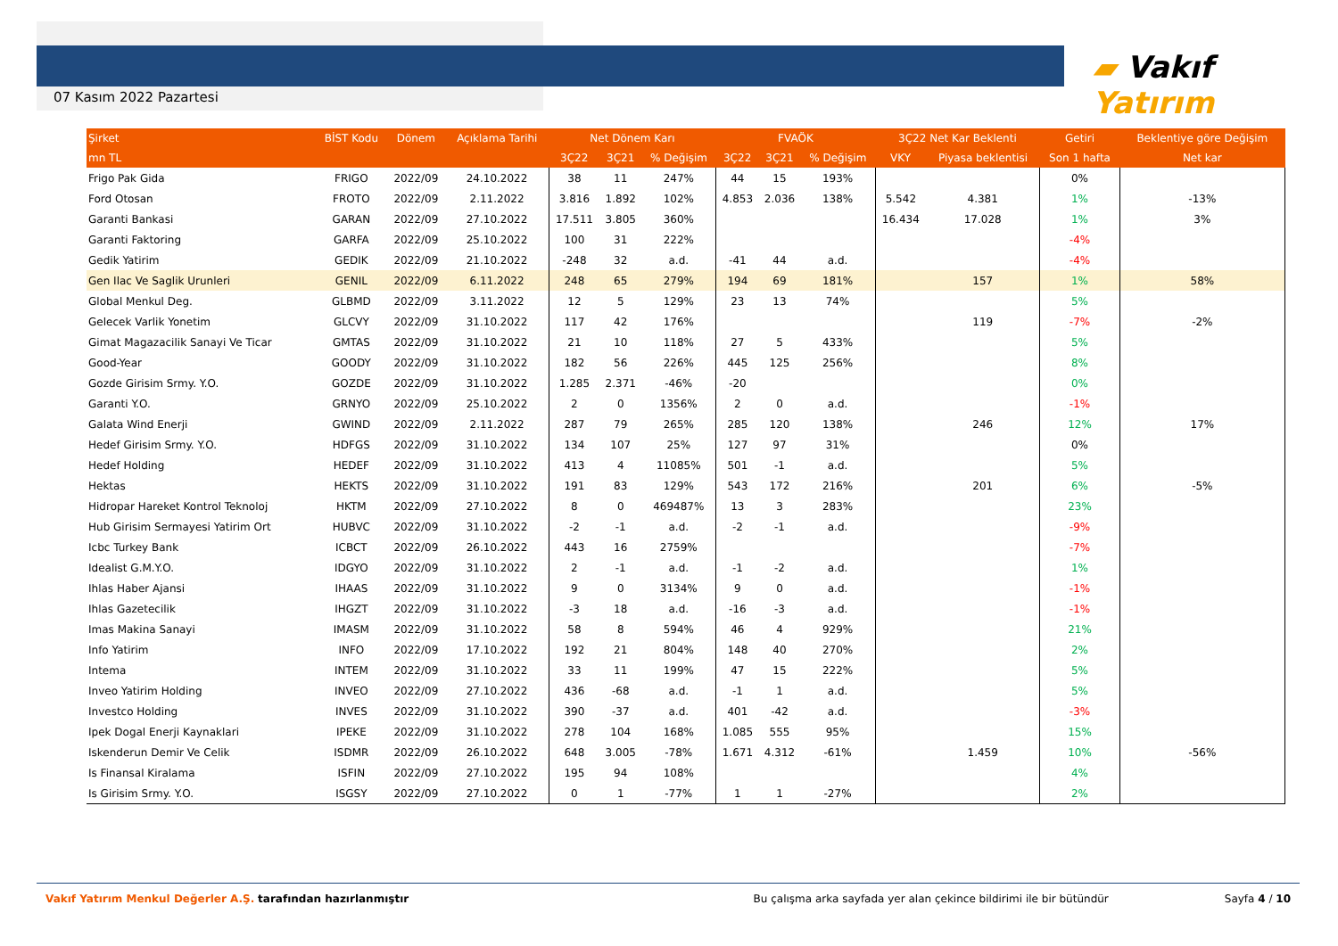07 Kasım 2022 Pazartesi
▰ Vakıf Yatırım
| Şirket | BİST Kodu | Dönem | Açıklama Tarihi | Net Dönem Karı | | | FVAÖK | | | 3Ç22 Net Kar Beklenti | | Getiri | Beklentiye göre Değişim |
| --- | --- | --- | --- | --- | --- | --- | --- | --- | --- | --- | --- | --- | --- |
| mn TL | | | | 3Ç22 | 3Ç21 | % Değişim | 3Ç22 | 3Ç21 | % Değişim | VKY | Piyasa beklentisi | Son 1 hafta | Net kar |
| Frigo Pak Gida | FRIGO | 2022/09 | 24.10.2022 | 38 | 11 | 247% | 44 | 15 | 193% | | | 0% | |
| Ford Otosan | FROTO | 2022/09 | 2.11.2022 | 3.816 | 1.892 | 102% | 4.853 | 2.036 | 138% | 5.542 | 4.381 | 1% | -13% |
| Garanti Bankasi | GARAN | 2022/09 | 27.10.2022 | 17.511 | 3.805 | 360% | | | | 16.434 | 17.028 | 1% | 3% |
| Garanti Faktoring | GARFA | 2022/09 | 25.10.2022 | 100 | 31 | 222% | | | | | | -4% | |
| Gedik Yatirim | GEDIK | 2022/09 | 21.10.2022 | -248 | 32 | a.d. | -41 | 44 | a.d. | | | -4% | |
| Gen Ilac Ve Saglik Urunleri | GENIL | 2022/09 | 6.11.2022 | 248 | 65 | 279% | 194 | 69 | 181% | | 157 | 1% | 58% |
| Global Menkul Deg. | GLBMD | 2022/09 | 3.11.2022 | 12 | 5 | 129% | 23 | 13 | 74% | | | 5% | |
| Gelecek Varlik Yonetim | GLCVY | 2022/09 | 31.10.2022 | 117 | 42 | 176% | | | | | 119 | -7% | -2% |
| Gimat Magazacilik Sanayi Ve Ticar | GMTAS | 2022/09 | 31.10.2022 | 21 | 10 | 118% | 27 | 5 | 433% | | | 5% | |
| Good-Year | GOODY | 2022/09 | 31.10.2022 | 182 | 56 | 226% | 445 | 125 | 256% | | | 8% | |
| Gozde Girisim Srmy. Y.O. | GOZDE | 2022/09 | 31.10.2022 | 1.285 | 2.371 | -46% | -20 | | | | | 0% | |
| Garanti Y.O. | GRNYO | 2022/09 | 25.10.2022 | 2 | 0 | 1356% | 2 | 0 | a.d. | | | -1% | |
| Galata Wind Enerji | GWIND | 2022/09 | 2.11.2022 | 287 | 79 | 265% | 285 | 120 | 138% | | 246 | 12% | 17% |
| Hedef Girisim Srmy. Y.O. | HDFGS | 2022/09 | 31.10.2022 | 134 | 107 | 25% | 127 | 97 | 31% | | | 0% | |
| Hedef Holding | HEDEF | 2022/09 | 31.10.2022 | 413 | 4 | 11085% | 501 | -1 | a.d. | | | 5% | |
| Hektas | HEKTS | 2022/09 | 31.10.2022 | 191 | 83 | 129% | 543 | 172 | 216% | | 201 | 6% | -5% |
| Hidropar Hareket Kontrol Teknoloj | HKTM | 2022/09 | 27.10.2022 | 8 | 0 | 469487% | 13 | 3 | 283% | | | 23% | |
| Hub Girisim Sermayesi Yatirim Ort | HUBVC | 2022/09 | 31.10.2022 | -2 | -1 | a.d. | -2 | -1 | a.d. | | | -9% | |
| Icbc Turkey Bank | ICBCT | 2022/09 | 26.10.2022 | 443 | 16 | 2759% | | | | | | -7% | |
| Idealist G.M.Y.O. | IDGYO | 2022/09 | 31.10.2022 | 2 | -1 | a.d. | -1 | -2 | a.d. | | | 1% | |
| Ihlas Haber Ajansi | IHAAS | 2022/09 | 31.10.2022 | 9 | 0 | 3134% | 9 | 0 | a.d. | | | -1% | |
| Ihlas Gazetecilik | IHGZT | 2022/09 | 31.10.2022 | -3 | 18 | a.d. | -16 | -3 | a.d. | | | -1% | |
| Imas Makina Sanayi | IMASM | 2022/09 | 31.10.2022 | 58 | 8 | 594% | 46 | 4 | 929% | | | 21% | |
| Info Yatirim | INFO | 2022/09 | 17.10.2022 | 192 | 21 | 804% | 148 | 40 | 270% | | | 2% | |
| Intema | INTEM | 2022/09 | 31.10.2022 | 33 | 11 | 199% | 47 | 15 | 222% | | | 5% | |
| Inveo Yatirim Holding | INVEO | 2022/09 | 27.10.2022 | 436 | -68 | a.d. | -1 | 1 | a.d. | | | 5% | |
| Investco Holding | INVES | 2022/09 | 31.10.2022 | 390 | -37 | a.d. | 401 | -42 | a.d. | | | -3% | |
| Ipek Dogal Enerji Kaynaklari | IPEKE | 2022/09 | 31.10.2022 | 278 | 104 | 168% | 1.085 | 555 | 95% | | | 15% | |
| Iskenderun Demir Ve Celik | ISDMR | 2022/09 | 26.10.2022 | 648 | 3.005 | -78% | 1.671 | 4.312 | -61% | | 1.459 | 10% | -56% |
| Is Finansal Kiralama | ISFIN | 2022/09 | 27.10.2022 | 195 | 94 | 108% | | | | | | 4% | |
| Is Girisim Srmy. Y.O. | ISGSY | 2022/09 | 27.10.2022 | 0 | 1 | -77% | 1 | 1 | -27% | | | 2% | |
Vakıf Yatırım Menkul Değerler A.Ş. tarafından hazırlanmıştır Bu çalışma arka sayfada yer alan çekince bildirimi ile bir bütündür Sayfa 4 / 10